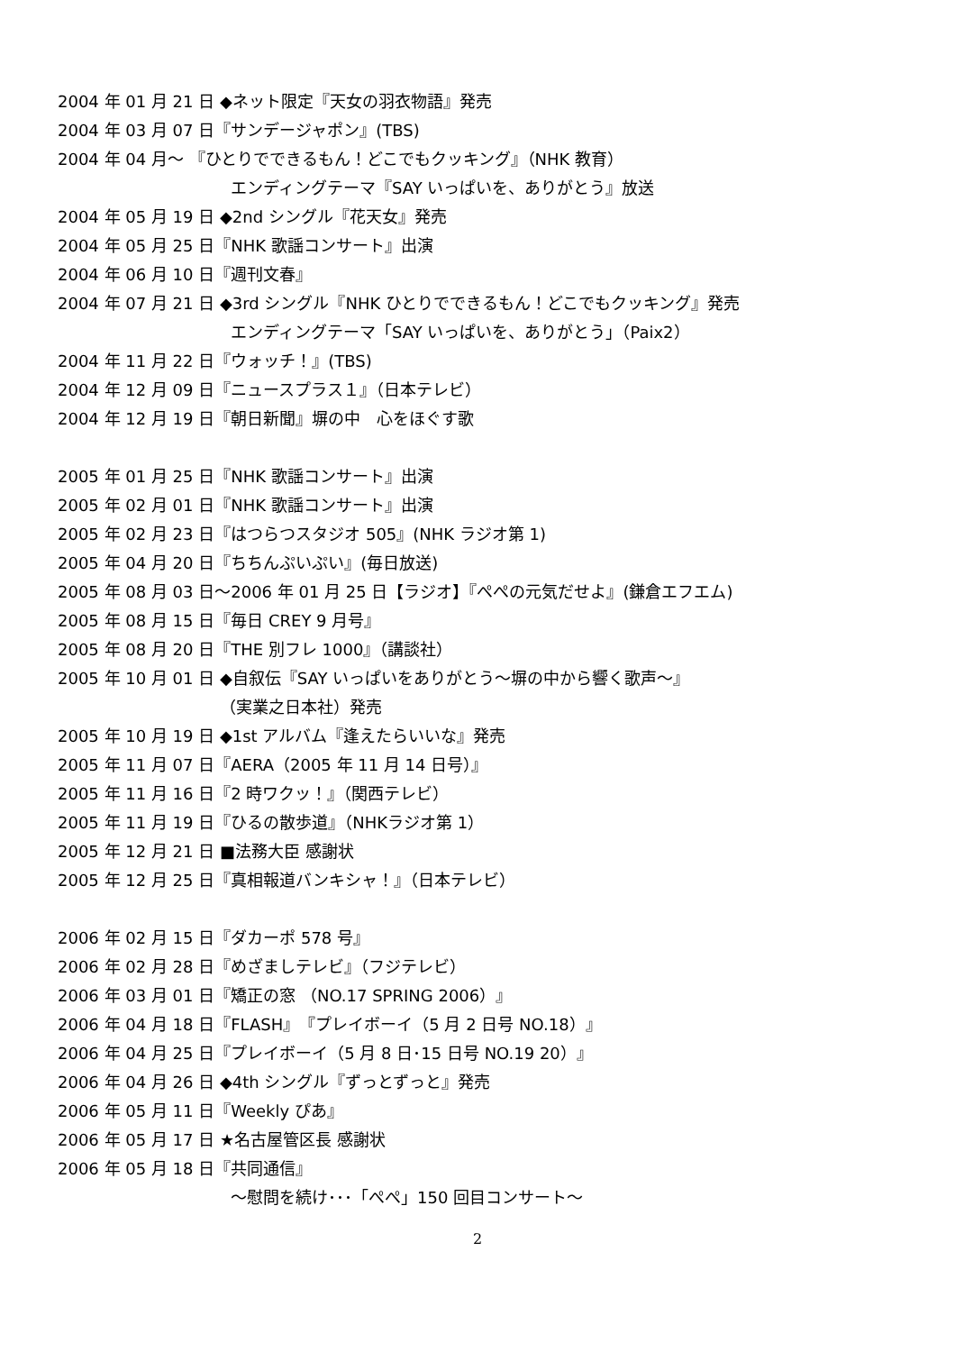2004 年 01 月 21 日 ◆ネット限定『天女の羽衣物語』発売
2004 年 03 月 07 日『サンデージャポン』(TBS)
2004 年 04 月～ 『ひとりでできるもん！どこでもクッキング』（NHK 教育）
エンディングテーマ『SAY いっぱいを、ありがとう』放送
2004 年 05 月 19 日 ◆2nd シングル『花天女』発売
2004 年 05 月 25 日『NHK 歌謡コンサート』出演
2004 年 06 月 10 日『週刊文春』
2004 年 07 月 21 日 ◆3rd シングル『NHK ひとりでできるもん！どこでもクッキング』発売
エンディングテーマ「SAY いっぱいを、ありがとう」（Paix2）
2004 年 11 月 22 日『ウォッチ！』(TBS)
2004 年 12 月 09 日『ニュースプラス１』（日本テレビ）
2004 年 12 月 19 日『朝日新聞』塀の中　心をほぐす歌
2005 年 01 月 25 日『NHK 歌謡コンサート』出演
2005 年 02 月 01 日『NHK 歌謡コンサート』出演
2005 年 02 月 23 日『はつらつスタジオ 505』(NHK ラジオ第 1)
2005 年 04 月 20 日『ちちんぷいぷい』(毎日放送)
2005 年 08 月 03 日～2006 年 01 月 25 日【ラジオ】『ぺぺの元気だせよ』(鎌倉エフエム)
2005 年 08 月 15 日『毎日 CREY 9 月号』
2005 年 08 月 20 日『THE 別フレ 1000』（講談社）
2005 年 10 月 01 日 ◆自叙伝『SAY いっぱいをありがとう～塀の中から響く歌声～』
（実業之日本社）発売
2005 年 10 月 19 日 ◆1st アルバム『逢えたらいいな』発売
2005 年 11 月 07 日『AERA（2005 年 11 月 14 日号）』
2005 年 11 月 16 日『2 時ワクッ！』（関西テレビ）
2005 年 11 月 19 日『ひるの散歩道』（NHKラジオ第 1）
2005 年 12 月 21 日 ■法務大臣 感謝状
2005 年 12 月 25 日『真相報道バンキシャ！』（日本テレビ）
2006 年 02 月 15 日『ダカーポ 578 号』
2006 年 02 月 28 日『めざましテレビ』（フジテレビ）
2006 年 03 月 01 日『矯正の窓 （NO.17 SPRING 2006）』
2006 年 04 月 18 日『FLASH』『プレイボーイ（5 月 2 日号 NO.18）』
2006 年 04 月 25 日『プレイボーイ（5 月 8 日･15 日号 NO.19 20）』
2006 年 04 月 26 日 ◆4th シングル『ずっとずっと』発売
2006 年 05 月 11 日『Weekly ぴあ』
2006 年 05 月 17 日 ★名古屋管区長 感謝状
2006 年 05 月 18 日『共同通信』
～慰問を続け･･･「ぺぺ」150 回目コンサート～
2